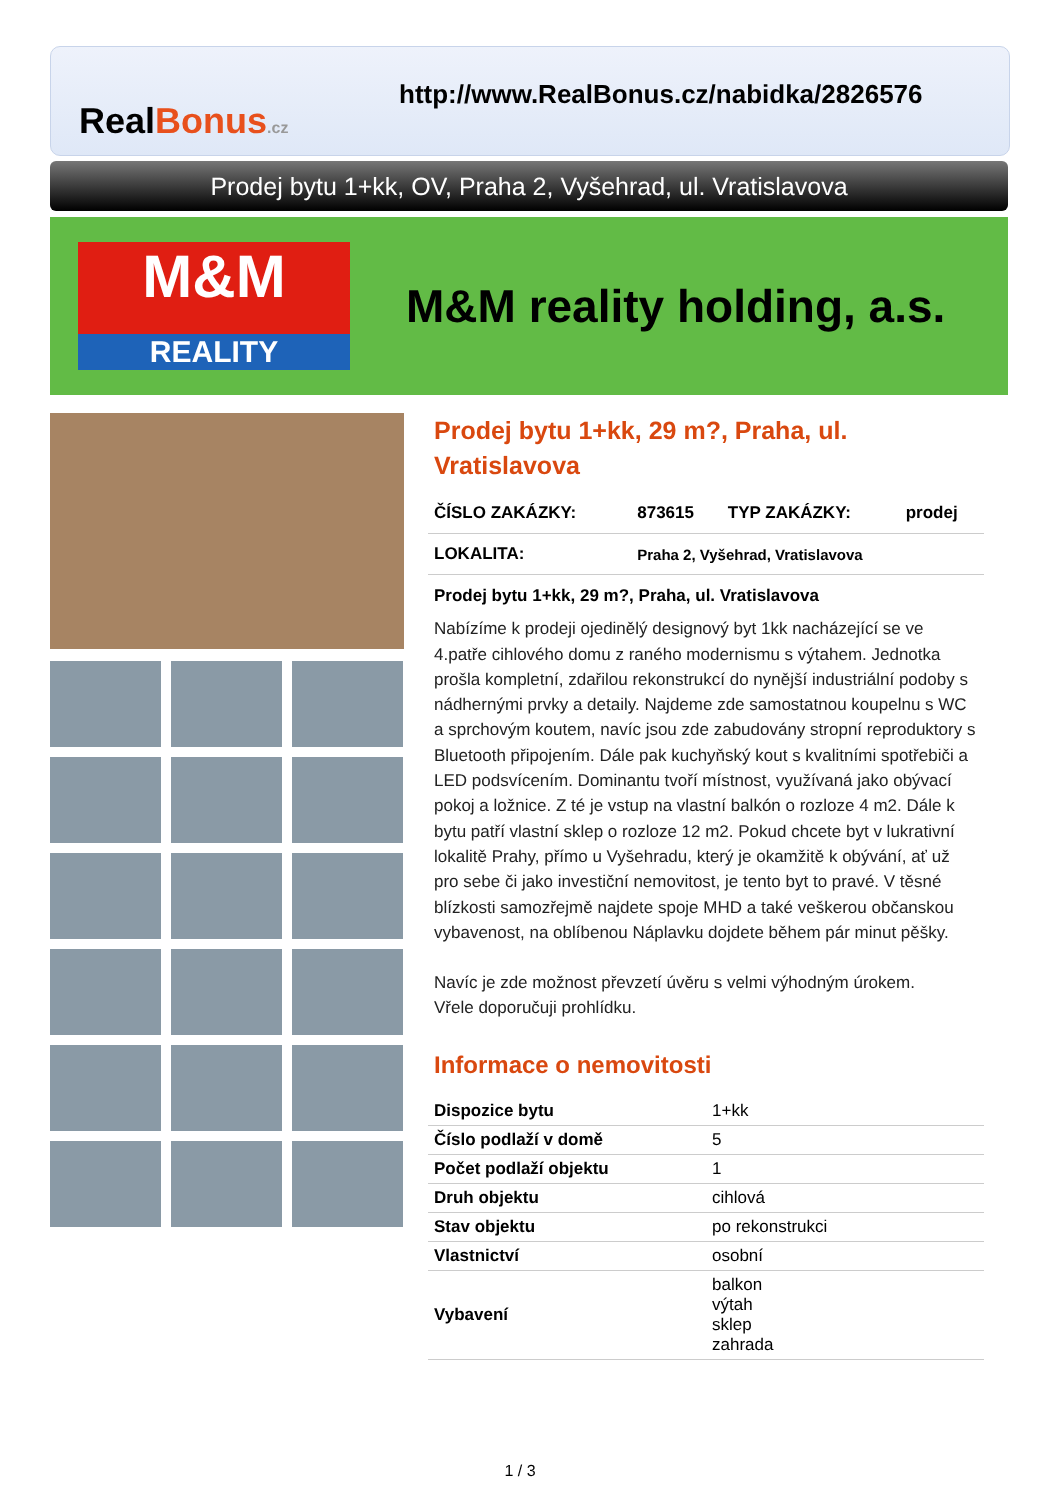RealBonus.cz
http://www.RealBonus.cz/nabidka/2826576
Prodej bytu 1+kk, OV, Praha 2, Vyšehrad, ul. Vratislavova
M&M
REALITY
M&M reality holding, a.s.
Prodej bytu 1+kk, 29 m?, Praha, ul. Vratislavova
| ČÍSLO ZAKÁZKY: | 873615 | TYP ZAKÁZKY: | prodej |
| LOKALITA: | Praha 2, Vyšehrad, Vratislavova | | |
Prodej bytu 1+kk, 29 m?, Praha, ul. Vratislavova
Nabízíme k prodeji ojedinělý designový byt 1kk nacházející se ve 4.patře cihlového domu z raného modernismu s výtahem. Jednotka prošla kompletní, zdařilou rekonstrukcí do nynější industriální podoby s nádhernými prvky a detaily. Najdeme zde samostatnou koupelnu s WC a sprchovým koutem, navíc jsou zde zabudovány stropní reproduktory s Bluetooth připojením. Dále pak kuchyňský kout s kvalitními spotřebiči a LED podsvícením. Dominantu tvoří místnost, využívaná jako obývací pokoj a ložnice. Z té je vstup na vlastní balkón o rozloze 4 m2. Dále k bytu patří vlastní sklep o rozloze 12 m2. Pokud chcete byt v lukrativní lokalitě Prahy, přímo u Vyšehradu, který je okamžitě k obývání, ať už pro sebe či jako investiční nemovitost, je tento byt to pravé. V těsné blízkosti samozřejmě najdete spoje MHD a také veškerou občanskou vybavenost, na oblíbenou Náplavku dojdete během pár minut pěšky.
Navíc je zde možnost převzetí úvěru s velmi výhodným úrokem.
Vřele doporučuji prohlídku.
Informace o nemovitosti
| Dispozice bytu | 1+kk |
| Číslo podlaží v domě | 5 |
| Počet podlaží objektu | 1 |
| Druh objektu | cihlová |
| Stav objektu | po rekonstrukci |
| Vlastnictví | osobní |
| Vybavení | balkon výtah sklep zahrada |
1 / 3